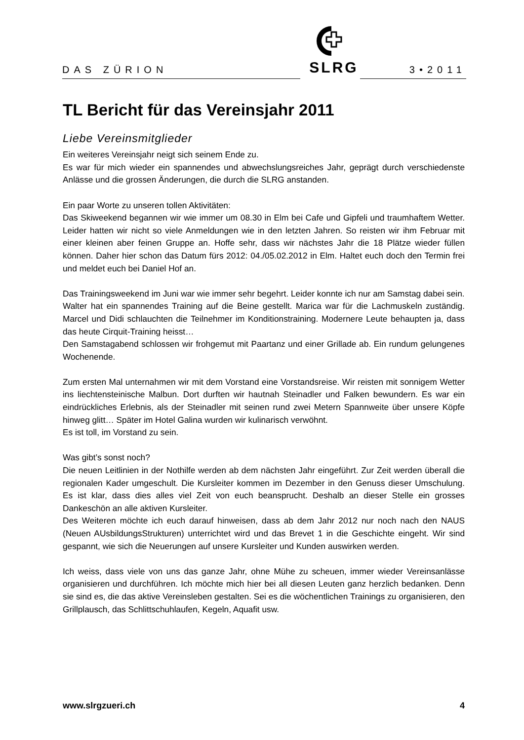DAS ZÜRION 3•2011
SLRG
TL Bericht für das Vereinsjahr 2011
Liebe Vereinsmitglieder
Ein weiteres Vereinsjahr neigt sich seinem Ende zu.
Es war für mich wieder ein spannendes und abwechslungsreiches Jahr, geprägt durch verschiedenste Anlässe und die grossen Änderungen, die durch die SLRG anstanden.
Ein paar Worte zu unseren tollen Aktivitäten:
Das Skiweekend begannen wir wie immer um 08.30 in Elm bei Cafe und Gipfeli und traumhaftem Wetter. Leider hatten wir nicht so viele Anmeldungen wie in den letzten Jahren. So reisten wir ihm Februar mit einer kleinen aber feinen Gruppe an. Hoffe sehr, dass wir nächstes Jahr die 18 Plätze wieder füllen können. Daher hier schon das Datum fürs 2012: 04./05.02.2012 in Elm. Haltet euch doch den Termin frei und meldet euch bei Daniel Hof an.
Das Trainingsweekend im Juni war wie immer sehr begehrt. Leider konnte ich nur am Samstag dabei sein.
Walter hat ein spannendes Training auf die Beine gestellt. Marica war für die Lachmuskeln zuständig. Marcel und Didi schlauchten die Teilnehmer im Konditionstraining. Modernere Leute behaupten ja, dass das heute Cirquit-Training heisst…
Den Samstagabend schlossen wir frohgemut mit Paartanz und einer Grillade ab. Ein rundum gelungenes Wochenende.
Zum ersten Mal unternahmen wir mit dem Vorstand eine Vorstandsreise. Wir reisten mit sonnigem Wetter ins liechtensteinische Malbun. Dort durften wir hautnah Steinadler und Falken bewundern. Es war ein eindrückliches Erlebnis, als der Steinadler mit seinen rund zwei Metern Spannweite über unsere Köpfe hinweg glitt… Später im Hotel Galina wurden wir kulinarisch verwöhnt.
Es ist toll, im Vorstand zu sein.
Was gibt’s sonst noch?
Die neuen Leitlinien in der Nothilfe werden ab dem nächsten Jahr eingeführt. Zur Zeit werden überall die regionalen Kader umgeschult. Die Kursleiter kommen im Dezember in den Genuss dieser Umschulung. Es ist klar, dass dies alles viel Zeit von euch beansprucht. Deshalb an dieser Stelle ein grosses Dankeschön an alle aktiven Kursleiter.
Des Weiteren möchte ich euch darauf hinweisen, dass ab dem Jahr 2012 nur noch nach den NAUS (Neuen AUsbildungsStrukturen) unterrichtet wird und das Brevet 1 in die Geschichte eingeht. Wir sind gespannt, wie sich die Neuerungen auf unsere Kursleiter und Kunden auswirken werden.
Ich weiss, dass viele von uns das ganze Jahr, ohne Mühe zu scheuen, immer wieder Vereinsanlässe organisieren und durchführen. Ich möchte mich hier bei all diesen Leuten ganz herzlich bedanken. Denn sie sind es, die das aktive Vereinsleben gestalten. Sei es die wöchentlichen Trainings zu organisieren, den Grillplausch, das Schlittschuhlaufen, Kegeln, Aquafit usw.
www.slrgzueri.ch 4